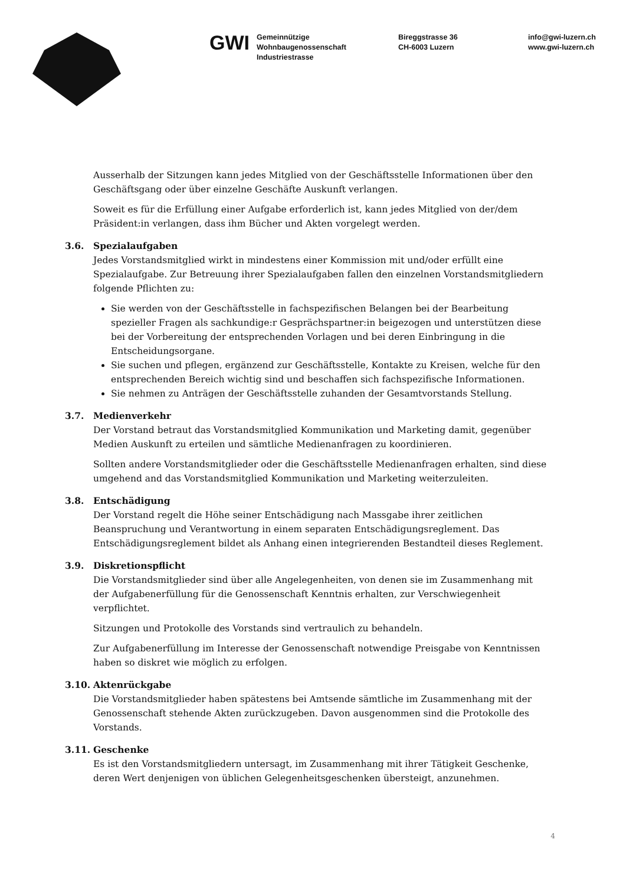GWI
Gemeinnützige
Wohnbaugenossenschaft
Industriestrasse
Bireggstrasse 36
CH-6003 Luzern
info@gwi-luzern.ch
www.gwi-luzern.ch
Ausserhalb der Sitzungen kann jedes Mitglied von der Geschäftsstelle Informationen über den Geschäftsgang oder über einzelne Geschäfte Auskunft verlangen.
Soweit es für die Erfüllung einer Aufgabe erforderlich ist, kann jedes Mitglied von der/dem Präsident:in verlangen, dass ihm Bücher und Akten vorgelegt werden.
3.6. Spezialaufgaben
Jedes Vorstandsmitglied wirkt in mindestens einer Kommission mit und/oder erfüllt eine Spezialaufgabe. Zur Betreuung ihrer Spezialaufgaben fallen den einzelnen Vorstandsmitgliedern folgende Pflichten zu:
Sie werden von der Geschäftsstelle in fachspezifischen Belangen bei der Bearbeitung spezieller Fragen als sachkundige:r Gesprächspartner:in beigezogen und unterstützen diese bei der Vorbereitung der entsprechenden Vorlagen und bei deren Einbringung in die Entscheidungsorgane.
Sie suchen und pflegen, ergänzend zur Geschäftsstelle, Kontakte zu Kreisen, welche für den entsprechenden Bereich wichtig sind und beschaffen sich fachspezifische Informationen.
Sie nehmen zu Anträgen der Geschäftsstelle zuhanden der Gesamtvorstands Stellung.
3.7. Medienverkehr
Der Vorstand betraut das Vorstandsmitglied Kommunikation und Marketing damit, gegenüber Medien Auskunft zu erteilen und sämtliche Medienanfragen zu koordinieren.
Sollten andere Vorstandsmitglieder oder die Geschäftsstelle Medienanfragen erhalten, sind diese umgehend and das Vorstandsmitglied Kommunikation und Marketing weiterzuleiten.
3.8. Entschädigung
Der Vorstand regelt die Höhe seiner Entschädigung nach Massgabe ihrer zeitlichen Beanspruchung und Verantwortung in einem separaten Entschädigungsreglement. Das Entschädigungsreglement bildet als Anhang einen integrierenden Bestandteil dieses Reglement.
3.9. Diskretionspflicht
Die Vorstandsmitglieder sind über alle Angelegenheiten, von denen sie im Zusammenhang mit der Aufgabenerfüllung für die Genossenschaft Kenntnis erhalten, zur Verschwiegenheit verpflichtet.
Sitzungen und Protokolle des Vorstands sind vertraulich zu behandeln.
Zur Aufgabenerfüllung im Interesse der Genossenschaft notwendige Preisgabe von Kenntnissen haben so diskret wie möglich zu erfolgen.
3.10. Aktenrückgabe
Die Vorstandsmitglieder haben spätestens bei Amtsende sämtliche im Zusammenhang mit der Genossenschaft stehende Akten zurückzugeben. Davon ausgenommen sind die Protokolle des Vorstands.
3.11. Geschenke
Es ist den Vorstandsmitgliedern untersagt, im Zusammenhang mit ihrer Tätigkeit Geschenke, deren Wert denjenigen von üblichen Gelegenheitsgeschenken übersteigt, anzunehmen.
4